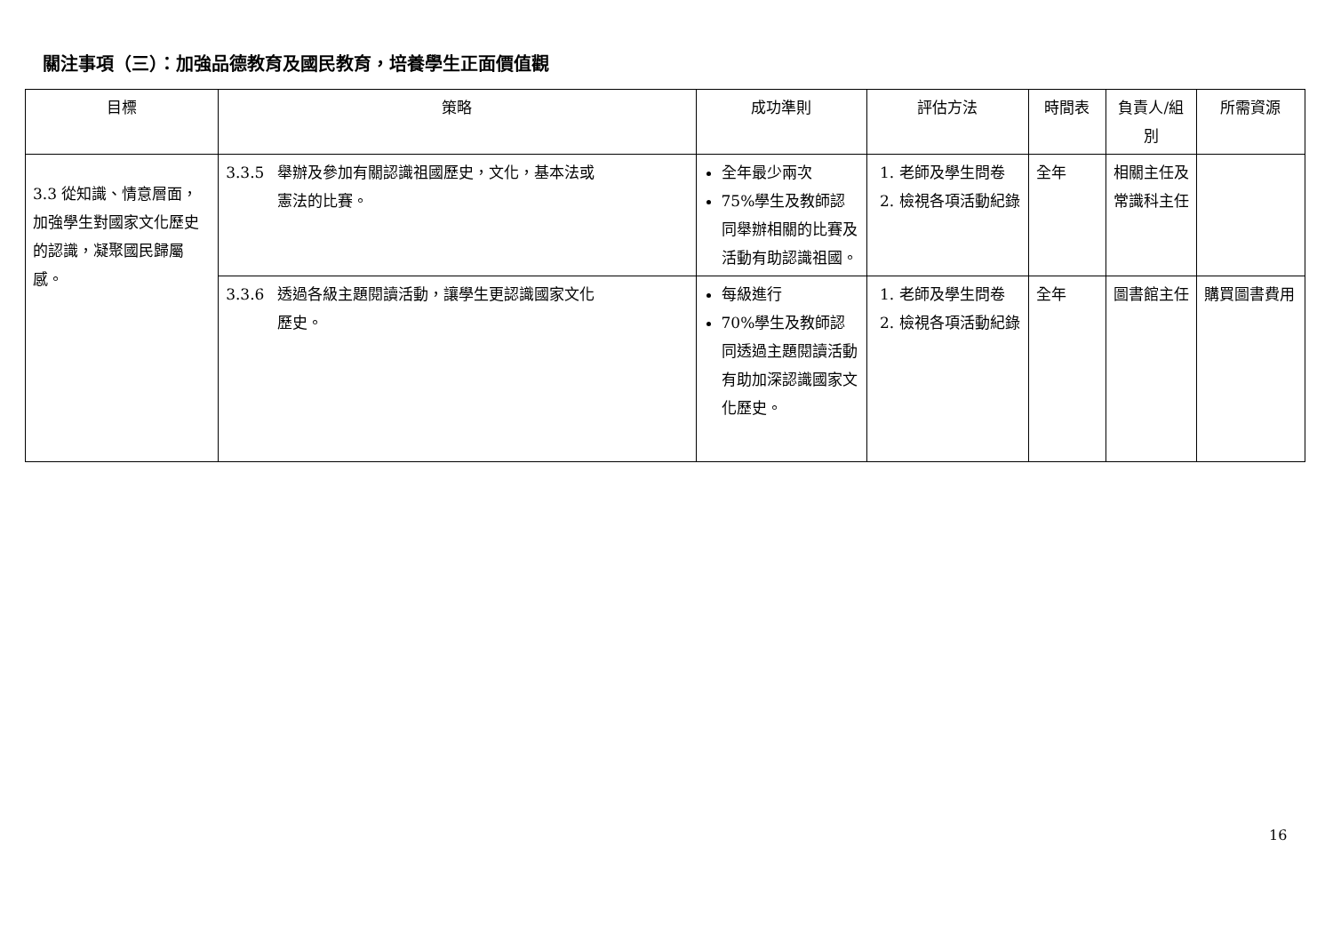關注事項（三）：加強品德教育及國民教育，培養學生正面價值觀
| 目標 | 策略 | 成功準則 | 評估方法 | 時間表 | 負責人/組別 | 所需資源 |
| --- | --- | --- | --- | --- | --- | --- |
| 3.3 從知識、情意層面，加強學生對國家文化歷史的認識，凝聚國民歸屬感。 | 3.3.5 舉辦及參加有關認識祖國歷史，文化，基本法或 憲法的比賽。 | 全年最少兩次 75%學生及教師認同舉辦相關的比賽及活動有助認識祖國。 | 1. 老師及學生問卷 2. 檢視各項活動紀錄 | 全年 | 相關主任及常識科主任 | |
| | 3.3.6 透過各級主題閱讀活動，讓學生更認識國家文化 歷史。 | 每級進行 70%學生及教師認同透過主題閱讀活動有助加深認識國家文化歷史。 | 1. 老師及學生問卷 2. 檢視各項活動紀錄 | 全年 | 圖書館主任 | 購買圖書費用 |
16